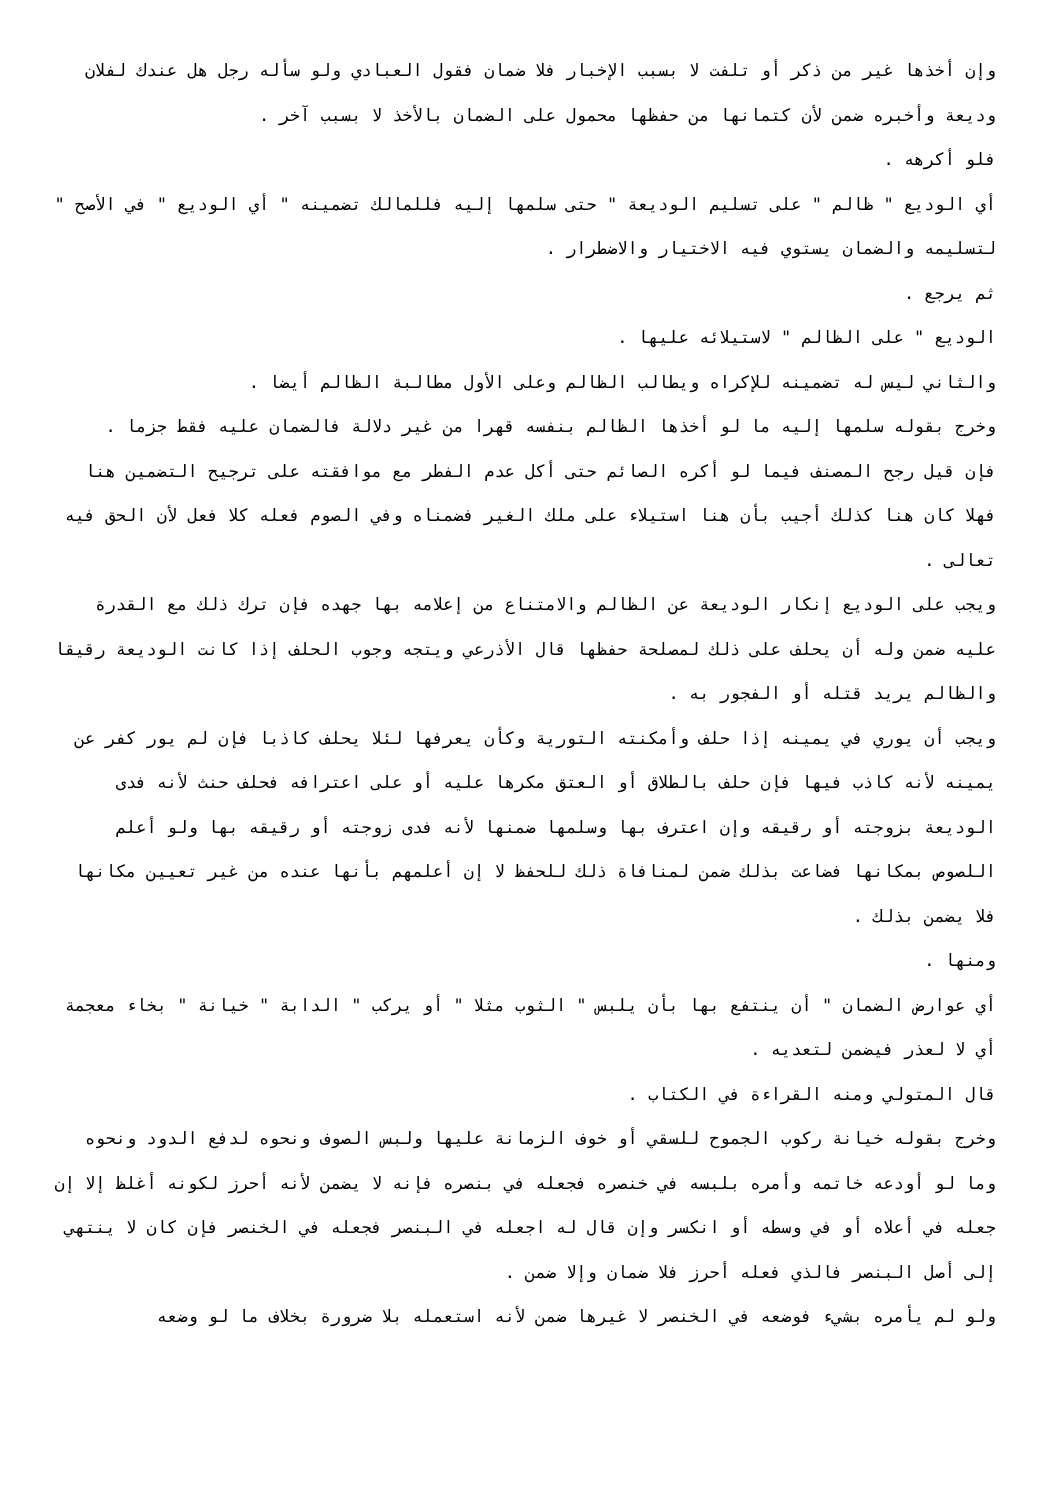وإن أخذها غير من ذكر أو تلفت لا بسبب الإخبار فلا ضمان فقول العبادي ولو سأله رجل هل عندك لفلان وديعة وأخبره ضمن لأن كتمانها من حفظها محمول على الضمان بالأخذ لا بسبب آخر .
فلو أكرهه .
أي الوديع " ظالم " على تسليم الوديعة " حتى سلمها إليه فللمالك تضمينه " أي الوديع " في الأصح " لتسليمه والضمان يستوي فيه الاختيار والاضطرار .
ثم يرجع .
الوديع " على الظالم " لاستيلائه عليها .
والثاني ليس له تضمينه للإكراه ويطالب الظالم وعلى الأول مطالبة الظالم أيضا .
وخرج بقوله سلمها إليه ما لو أخذها الظالم بنفسه قهرا من غير دلالة فالضمان عليه فقط جزما .
فإن قيل رجح المصنف فيما لو أكره الصائم حتى أكل عدم الفطر مع موافقته على ترجيح التضمين هنا فهلا كان هنا كذلك أجيب بأن هنا استيلاء على ملك الغير فضمناه وفي الصوم فعله كلا فعل لأن الحق فيه تعالى .
ويجب على الوديع إنكار الوديعة عن الظالم والامتناع من إعلامه بها جهده فإن ترك ذلك مع القدرة عليه ضمن وله أن يحلف على ذلك لمصلحة حفظها قال الأذرعي ويتجه وجوب الحلف إذا كانت الوديعة رقيقا والظالم يريد قتله أو الفجور به .
ويجب أن يوري في يمينه إذا حلف وأمكنته التورية وكأن يعرفها لئلا يحلف كاذبا فإن لم يور كفر عن يمينه لأنه كاذب فيها فإن حلف بالطلاق أو العتق مكرها عليه أو على اعترافه فحلف حنث لأنه فدى الوديعة بزوجته أو رقيقه وإن اعترف بها وسلمها ضمنها لأنه فدى زوجته أو رقيقه بها ولو أعلم اللصوص بمكانها فضاعت بذلك ضمن لمنافاة ذلك للحفظ لا إن أعلمهم بأنها عنده من غير تعيين مكانها فلا يضمن بذلك .
ومنها .
أي عوارض الضمان " أن ينتفع بها بأن يلبس " الثوب مثلا " أو يركب " الدابة " خيانة " بخاء معجمة أي لا لعذر فيضمن لتعديه .
قال المتولي ومنه القراءة في الكتاب .
وخرج بقوله خيانة ركوب الجموح للسقي أو خوف الزمانة عليها ولبس الصوف ونحوه لدفع الدود ونحوه وما لو أودعه خاتمه وأمره بلبسه في خنصره فجعله في بنصره فإنه لا يضمن لأنه أحرز لكونه أغلظ إلا إن جعله في أعلاه أو في وسطه أو انكسر وإن قال له اجعله في البنصر فجعله في الخنصر فإن كان لا ينتهي إلى أصل البنصر فالذي فعله أحرز فلا ضمان وإلا ضمن .
ولو لم يأمره بشيء فوضعه في الخنصر لا غيرها ضمن لأنه استعمله بلا ضرورة بخلاف ما لو وضعه